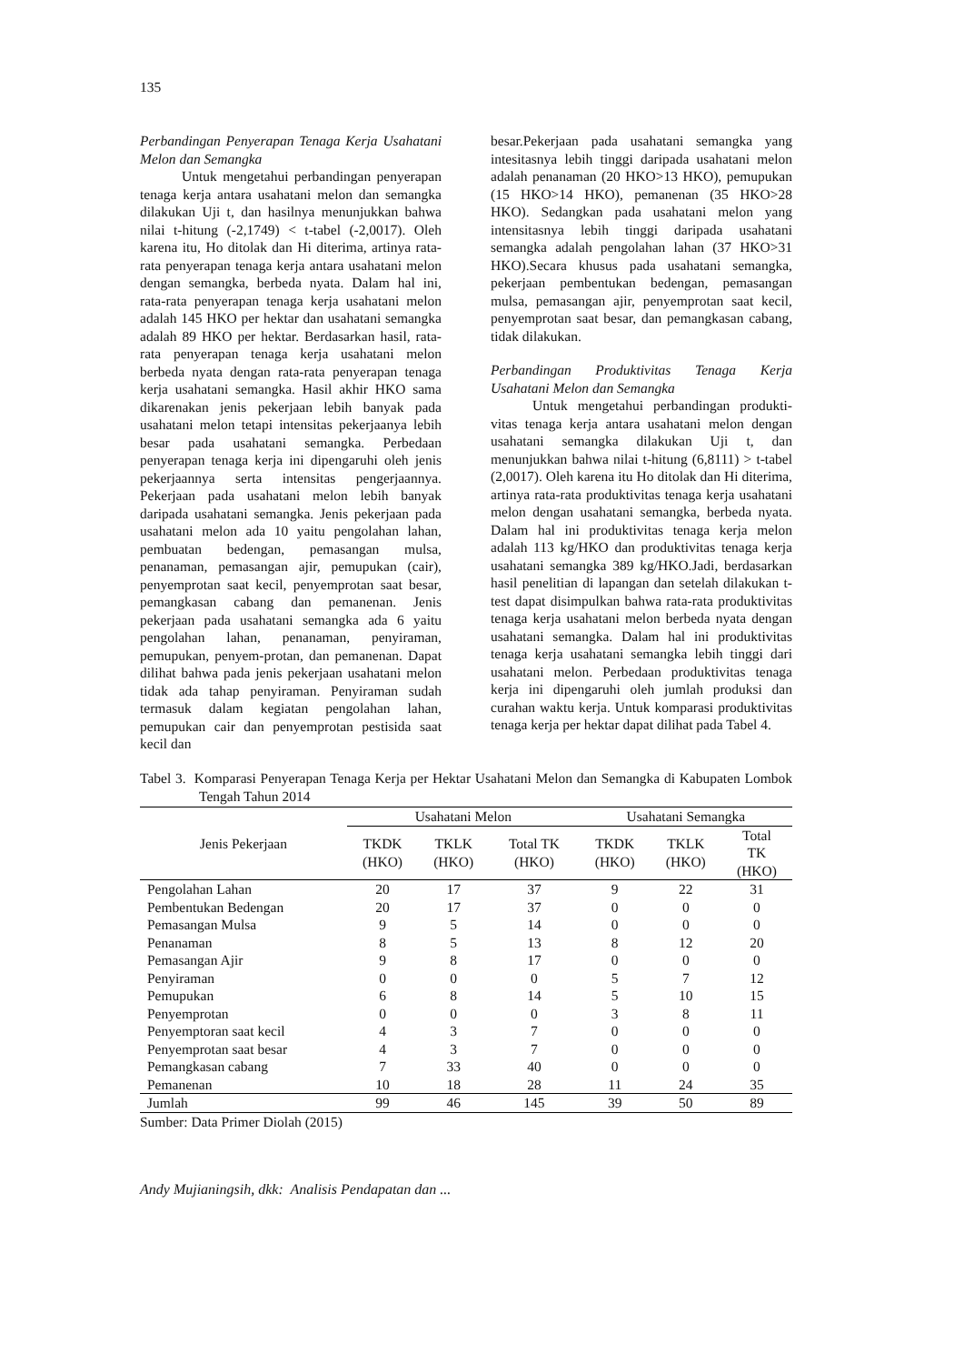135
Perbandingan Penyerapan Tenaga Kerja Usahatani Melon dan Semangka
Untuk mengetahui perbandingan penyerapan tenaga kerja antara usahatani melon dan semangka dilakukan Uji t, dan hasilnya menunjukkan bahwa nilai t-hitung (-2,1749) < t-tabel (-2,0017). Oleh karena itu, Ho ditolak dan Hi diterima, artinya rata-rata penyerapan tenaga kerja antara usahatani melon dengan semangka, berbeda nyata. Dalam hal ini, rata-rata penyerapan tenaga kerja usahatani melon adalah 145 HKO per hektar dan usahatani semangka adalah 89 HKO per hektar. Berdasarkan hasil, rata-rata penyerapan tenaga kerja usahatani melon berbeda nyata dengan rata-rata penyerapan tenaga kerja usahatani semangka. Hasil akhir HKO sama dikarenakan jenis pekerjaan lebih banyak pada usahatani melon tetapi intensitas pekerjaanya lebih besar pada usahatani semangka. Perbedaan penyerapan tenaga kerja ini dipengaruhi oleh jenis pekerjaannya serta intensitas pengerjaannya. Pekerjaan pada usahatani melon lebih banyak daripada usahatani semangka. Jenis pekerjaan pada usahatani melon ada 10 yaitu pengolahan lahan, pembuatan bedengan, pemasangan mulsa, penanaman, pemasangan ajir, pemupukan (cair), penyemprotan saat kecil, penyemprotan saat besar, pemangkasan cabang dan pemanenan. Jenis pekerjaan pada usahatani semangka ada 6 yaitu pengolahan lahan, penanaman, penyiraman, pemupukan, penyem-protan, dan pemanenan. Dapat dilihat bahwa pada jenis pekerjaan usahatani melon tidak ada tahap penyiraman. Penyiraman sudah termasuk dalam kegiatan pengolahan lahan, pemupukan cair dan penyemprotan pestisida saat kecil dan
besar.Pekerjaan pada usahatani semangka yang intesitasnya lebih tinggi daripada usahatani melon adalah penanaman (20 HKO>13 HKO), pemupukan (15 HKO>14 HKO), pemanenan (35 HKO>28 HKO). Sedangkan pada usahatani melon yang intensitasnya lebih tinggi daripada usahatani semangka adalah pengolahan lahan (37 HKO>31 HKO).Secara khusus pada usahatani semangka, pekerjaan pembentukan bedengan, pemasangan mulsa, pemasangan ajir, penyemprotan saat kecil, penyemprotan saat besar, dan pemangkasan cabang, tidak dilakukan.
Perbandingan Produktivitas Tenaga Kerja Usahatani Melon dan Semangka
Untuk mengetahui perbandingan produkti-vitas tenaga kerja antara usahatani melon dengan usahatani semangka dilakukan Uji t, dan menunjukkan bahwa nilai t-hitung (6,8111) > t-tabel (2,0017). Oleh karena itu Ho ditolak dan Hi diterima, artinya rata-rata produktivitas tenaga kerja usahatani melon dengan usahatani semangka, berbeda nyata. Dalam hal ini produktivitas tenaga kerja melon adalah 113 kg/HKO dan produktivitas tenaga kerja usahatani semangka 389 kg/HKO.Jadi, berdasarkan hasil penelitian di lapangan dan setelah dilakukan t-test dapat disimpulkan bahwa rata-rata produktivitas tenaga kerja usahatani melon berbeda nyata dengan usahatani semangka. Dalam hal ini produktivitas tenaga kerja usahatani semangka lebih tinggi dari usahatani melon. Perbedaan produktivitas tenaga kerja ini dipengaruhi oleh jumlah produksi dan curahan waktu kerja. Untuk komparasi produktivitas tenaga kerja per hektar dapat dilihat pada Tabel 4.
Tabel 3. Komparasi Penyerapan Tenaga Kerja per Hektar Usahatani Melon dan Semangka di Kabupaten Lombok Tengah Tahun 2014
| Jenis Pekerjaan | Usahatani Melon | | | Usahatani Semangka | | |
| --- | --- | --- | --- | --- | --- | --- |
| | TKDK (HKO) | TKLK (HKO) | Total TK (HKO) | TKDK (HKO) | TKLK (HKO) | Total TK (HKO) |
| Pengolahan Lahan | 20 | 17 | 37 | 9 | 22 | 31 |
| Pembentukan Bedengan | 20 | 17 | 37 | 0 | 0 | 0 |
| Pemasangan Mulsa | 9 | 5 | 14 | 0 | 0 | 0 |
| Penanaman | 8 | 5 | 13 | 8 | 12 | 20 |
| Pemasangan Ajir | 9 | 8 | 17 | 0 | 0 | 0 |
| Penyiraman | 0 | 0 | 0 | 5 | 7 | 12 |
| Pemupukan | 6 | 8 | 14 | 5 | 10 | 15 |
| Penyemprotan | 0 | 0 | 0 | 3 | 8 | 11 |
| Penyemptoran saat kecil | 4 | 3 | 7 | 0 | 0 | 0 |
| Penyemprotan saat besar | 4 | 3 | 7 | 0 | 0 | 0 |
| Pemangkasan cabang | 7 | 33 | 40 | 0 | 0 | 0 |
| Pemanenan | 10 | 18 | 28 | 11 | 24 | 35 |
| Jumlah | 99 | 46 | 145 | 39 | 50 | 89 |
Sumber: Data Primer Diolah (2015)
Andy Mujianingsih, dkk: Analisis Pendapatan dan ...